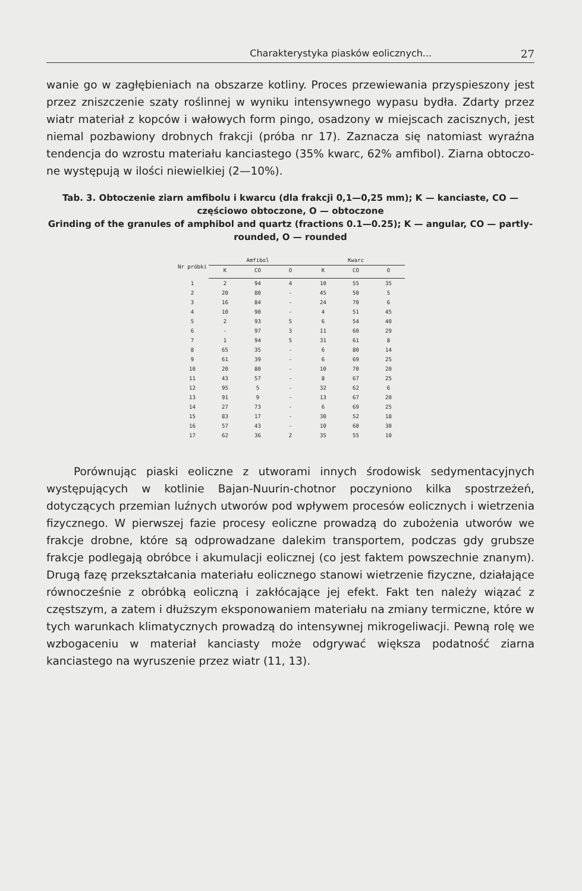Charakterystyka piasków eolicznych... 27
wanie go w zagłębieniach na obszarze kotliny. Proces przewiewania przy­spieszony jest przez zniszczenie szaty roślinnej w wyniku intensywnego wypasu bydła. Zdarty przez wiatr materiał z kopców i wałowych form pingo, osadzony w miejscach zacisznych, jest niemal pozbawiony drob­nych frakcji (próba nr 17). Zaznacza się natomiast wyraźna tendencja do wzrostu materiału kanciastego (35% kwarc, 62% amfibol). Ziarna obtoczo­ne występują w ilości niewielkiej (2—10%).
Tab. 3. Obtoczenie ziarn amfibolu i kwarcu (dla frakcji 0,1—0,25 mm); K — kan­ciaste, CO — częściowo obtoczone, O — obtoczone
Grinding of the granules of amphibol and quartz (fractions 0.1—0.25); K — angular, CO — partly-rounded, O — rounded
| Nr próbki | Amfibol | | | Kwarc | | |
| --- | --- | --- | --- | --- | --- | --- |
| | K | CO | O | K | CO | O |
| 1 | 2 | 94 | 4 | 10 | 55 | 35 |
| 2 | 20 | 80 | - | 45 | 50 | 5 |
| 3 | 16 | 84 | - | 24 | 70 | 6 |
| 4 | 10 | 90 | - | 4 | 51 | 45 |
| 5 | 2 | 93 | 5 | 6 | 54 | 40 |
| 6 | - | 97 | 3 | 11 | 60 | 29 |
| 7 | 1 | 94 | 5 | 31 | 61 | 8 |
| 8 | 65 | 35 | - | 6 | 80 | 14 |
| 9 | 61 | 39 | - | 6 | 69 | 25 |
| 10 | 20 | 80 | - | 10 | 70 | 20 |
| 11 | 43 | 57 | - | 8 | 67 | 25 |
| 12 | 95 | 5 | - | 32 | 62 | 6 |
| 13 | 91 | 9 | - | 13 | 67 | 20 |
| 14 | 27 | 73 | - | 6 | 69 | 25 |
| 15 | 83 | 17 | - | 30 | 52 | 18 |
| 16 | 57 | 43 | - | 10 | 60 | 30 |
| 17 | 62 | 36 | 2 | 35 | 55 | 10 |
Porównując piaski eoliczne z utworami innych środowisk sedymenta­cyjnych występujących w kotlinie Bajan-Nuurin-chotnor poczyniono kilka spostrzeżeń, dotyczących przemian luźnych utworów pod wpływem pro­cesów eolicznych i wietrzenia fizycznego. W pierwszej fazie procesy eolicz­ne prowadzą do zubożenia utworów we frakcje drobne, które są odprowa­dzane dalekim transportem, podczas gdy grubsze frakcje podlegają obrób­ce i akumulacji eolicznej (co jest faktem powszechnie znanym). Drugą fazę przekształcania materiału eolicznego stanowi wietrzenie fizyczne, działające równocześnie z obróbką eoliczną i zakłócające jej efekt. Fakt ten należy wiązać z częstszym, a zatem i dłuższym eksponowaniem mate­riału na zmiany termiczne, które w tych warunkach klimatycznych pro­wadzą do intensywnej mikrogeliwacji. Pewną rolę we wzbogaceniu w materiał kanciasty może odgrywać większa podatność ziarna kanciastego na wyruszenie przez wiatr (11, 13).